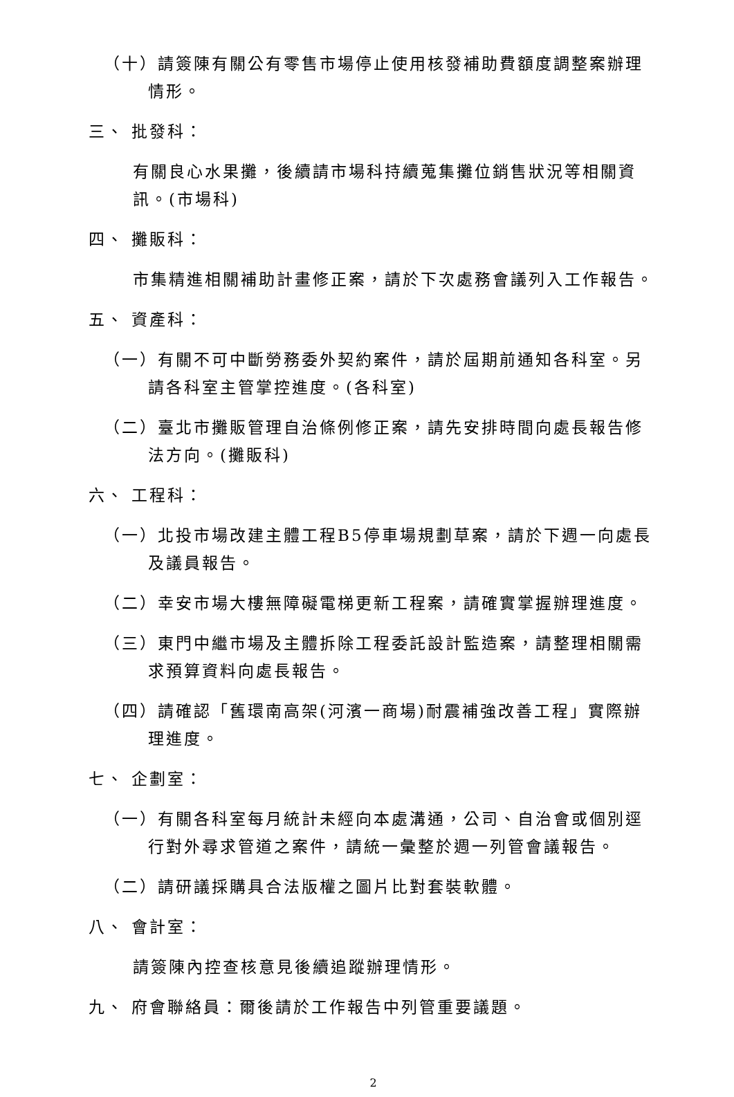（十）請簽陳有關公有零售市場停止使用核發補助費額度調整案辦理情形。
三、 批發科：
有關良心水果攤，後續請市場科持續蒐集攤位銷售狀況等相關資訊。(市場科)
四、 攤販科：
市集精進相關補助計畫修正案，請於下次處務會議列入工作報告。
五、 資產科：
（一）有關不可中斷勞務委外契約案件，請於屆期前通知各科室。另請各科室主管掌控進度。(各科室)
（二）臺北市攤販管理自治條例修正案，請先安排時間向處長報告修法方向。(攤販科)
六、 工程科：
（一）北投市場改建主體工程B5停車場規劃草案，請於下週一向處長及議員報告。
（二）幸安市場大樓無障礙電梯更新工程案，請確實掌握辦理進度。
（三）東門中繼市場及主體拆除工程委託設計監造案，請整理相關需求預算資料向處長報告。
（四）請確認「舊環南高架(河濱一商場)耐震補強改善工程」實際辦理進度。
七、 企劃室：
（一）有關各科室每月統計未經向本處溝通，公司、自治會或個別逕行對外尋求管道之案件，請統一彙整於週一列管會議報告。
（二）請研議採購具合法版權之圖片比對套裝軟體。
八、 會計室：
請簽陳內控查核意見後續追蹤辦理情形。
九、 府會聯絡員：爾後請於工作報告中列管重要議題。
2